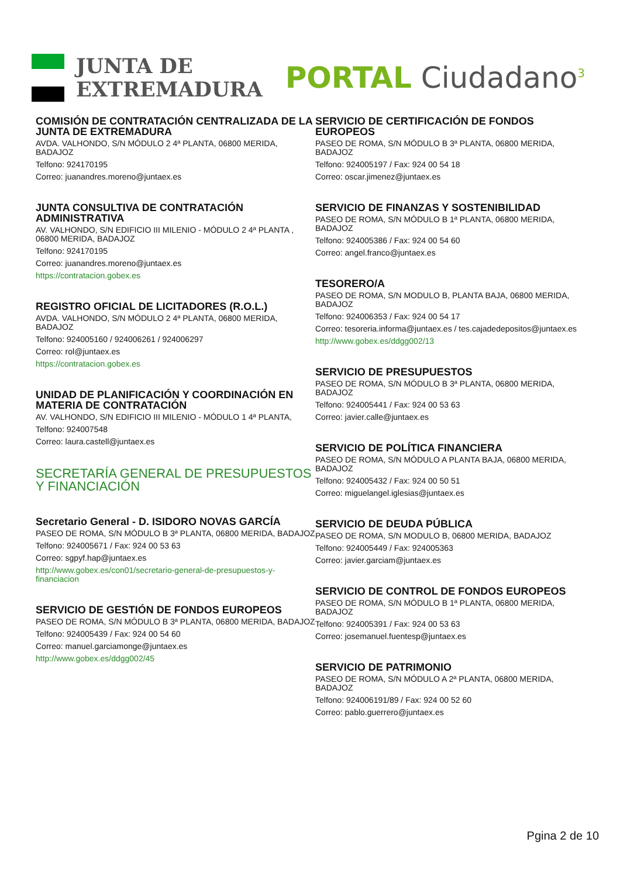JUNTA DE
EXTREMADURA
PORTAL Ciudadano<sup>3</sup>
COMISIÓN DE CONTRATACIÓN CENTRALIZADA DE LA JUNTA DE EXTREMADURA
AVDA. VALHONDO, S/N MÓDULO 2 4ª PLANTA, 06800 MERIDA, BADAJOZ
Telfono: 924170195
Correo: juanandres.moreno@juntaex.es
JUNTA CONSULTIVA DE CONTRATACIÓN ADMINISTRATIVA
AV. VALHONDO, S/N EDIFICIO III MILENIO - MÓDULO 2 4ª PLANTA , 06800 MERIDA, BADAJOZ
Telfono: 924170195
Correo: juanandres.moreno@juntaex.es
https://contratacion.gobex.es
REGISTRO OFICIAL DE LICITADORES (R.O.L.)
AVDA. VALHONDO, S/N MÓDULO 2 4ª PLANTA, 06800 MERIDA, BADAJOZ
Telfono: 924005160 / 924006261 / 924006297
Correo: rol@juntaex.es
https://contratacion.gobex.es
UNIDAD DE PLANIFICACIÓN Y COORDINACIÓN EN MATERIA DE CONTRATACIÓN
AV. VALHONDO, S/N EDIFICIO III MILENIO - MÓDULO 1 4ª PLANTA,
Telfono: 924007548
Correo: laura.castell@juntaex.es
SECRETARÍA GENERAL DE PRESUPUESTOS Y FINANCIACIÓN
Secretario General - D. ISIDORO NOVAS GARCÍA
PASEO DE ROMA, S/N MÓDULO B 3ª PLANTA, 06800 MERIDA, BADAJOZ
Telfono: 924005671 / Fax: 924 00 53 63
Correo: sgpyf.hap@juntaex.es
http://www.gobex.es/con01/secretario-general-de-presupuestos-y-financiacion
SERVICIO DE GESTIÓN DE FONDOS EUROPEOS
PASEO DE ROMA, S/N MÓDULO B 3ª PLANTA, 06800 MERIDA, BADAJOZ
Telfono: 924005439 / Fax: 924 00 54 60
Correo: manuel.garciamonge@juntaex.es
http://www.gobex.es/ddgg002/45
SERVICIO DE CERTIFICACIÓN DE FONDOS EUROPEOS
PASEO DE ROMA, S/N MÓDULO B 3ª PLANTA, 06800 MERIDA, BADAJOZ
Telfono: 924005197 / Fax: 924 00 54 18
Correo: oscar.jimenez@juntaex.es
SERVICIO DE FINANZAS Y SOSTENIBILIDAD
PASEO DE ROMA, S/N MÓDULO B 1ª PLANTA, 06800 MERIDA, BADAJOZ
Telfono: 924005386 / Fax: 924 00 54 60
Correo: angel.franco@juntaex.es
TESORERO/A
PASEO DE ROMA, S/N MODULO B, PLANTA BAJA, 06800 MERIDA, BADAJOZ
Telfono: 924006353 / Fax: 924 00 54 17
Correo: tesoreria.informa@juntaex.es / tes.cajadedepositos@juntaex.es
http://www.gobex.es/ddgg002/13
SERVICIO DE PRESUPUESTOS
PASEO DE ROMA, S/N MÓDULO B 3ª PLANTA, 06800 MERIDA, BADAJOZ
Telfono: 924005441 / Fax: 924 00 53 63
Correo: javier.calle@juntaex.es
SERVICIO DE POLÍTICA FINANCIERA
PASEO DE ROMA, S/N MÓDULO A PLANTA BAJA, 06800 MERIDA, BADAJOZ
Telfono: 924005432 / Fax: 924 00 50 51
Correo: miguelangel.iglesias@juntaex.es
SERVICIO DE DEUDA PÚBLICA
PASEO DE ROMA, S/N MODULO B, 06800 MERIDA, BADAJOZ
Telfono: 924005449 / Fax: 924005363
Correo: javier.garciam@juntaex.es
SERVICIO DE CONTROL DE FONDOS EUROPEOS
PASEO DE ROMA, S/N MÓDULO B 1ª PLANTA, 06800 MERIDA, BADAJOZ
Telfono: 924005391 / Fax: 924 00 53 63
Correo: josemanuel.fuentesp@juntaex.es
SERVICIO DE PATRIMONIO
PASEO DE ROMA, S/N MÓDULO A 2ª PLANTA, 06800 MERIDA, BADAJOZ
Telfono: 924006191/89 / Fax: 924 00 52 60
Correo: pablo.guerrero@juntaex.es
Pgina 2 de 10